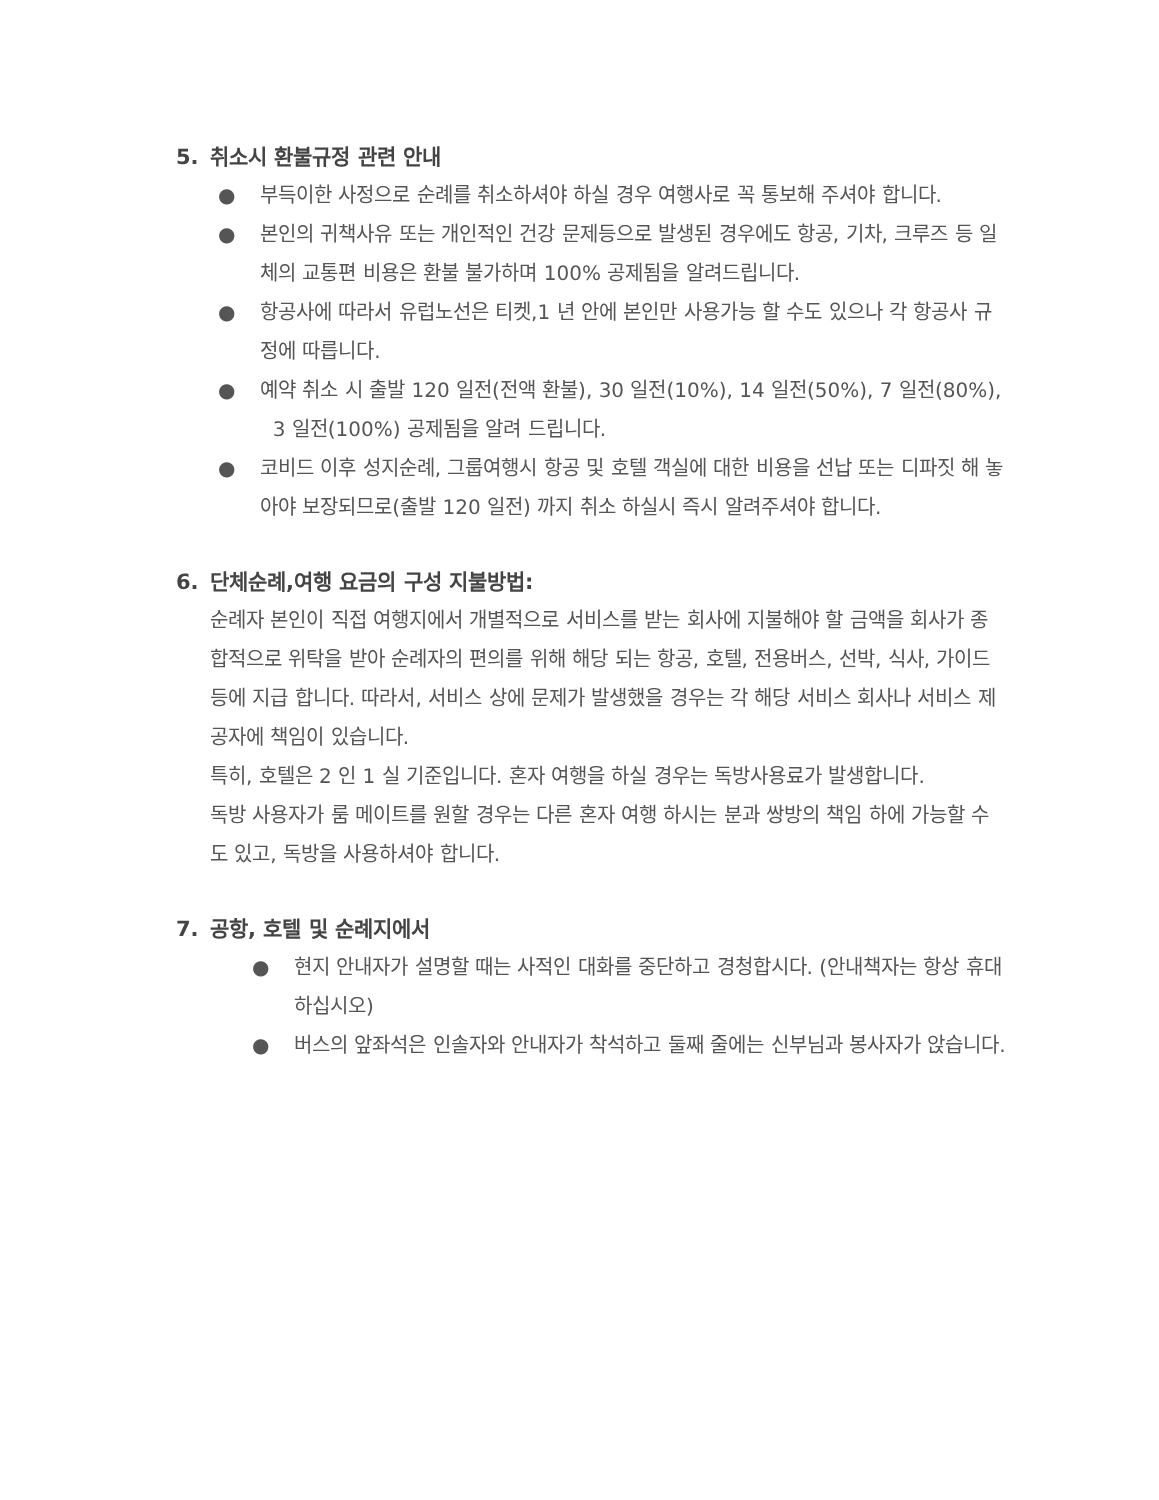5. 취소시 환불규정 관련 안내
● 부득이한 사정으로 순례를 취소하셔야 하실 경우 여행사로 꼭 통보해 주셔야 합니다.
● 본인의 귀책사유 또는 개인적인 건강 문제등으로 발생된 경우에도 항공, 기차, 크루즈 등 일체의 교통편 비용은 환불 불가하며 100% 공제됨을 알려드립니다.
● 항공사에 따라서 유럽노선은 티켓,1 년 안에 본인만 사용가능 할 수도 있으나 각 항공사 규정에 따릅니다.
● 예약 취소 시 출발 120 일전(전액 환불), 30 일전(10%), 14 일전(50%), 7 일전(80%), 3 일전(100%) 공제됨을 알려 드립니다.
● 코비드 이후 성지순례, 그룹여행시 항공 및 호텔 객실에 대한 비용을 선납 또는 디파짓 해 놓아야 보장되므로(출발 120 일전) 까지 취소 하실시 즉시 알려주셔야 합니다.
6. 단체순례,여행 요금의 구성 지불방법:
순례자 본인이 직접 여행지에서 개별적으로 서비스를 받는 회사에 지불해야 할 금액을 회사가 종합적으로 위탁을 받아 순례자의 편의를 위해 해당 되는 항공, 호텔, 전용버스, 선박, 식사, 가이드 등에 지급 합니다. 따라서, 서비스 상에 문제가 발생했을 경우는 각 해당 서비스 회사나 서비스 제공자에 책임이 있습니다.
특히, 호텔은 2 인 1 실 기준입니다. 혼자 여행을 하실 경우는 독방사용료가 발생합니다.
독방 사용자가 룸 메이트를 원할 경우는 다른 혼자 여행 하시는 분과 쌍방의 책임 하에 가능할 수도 있고, 독방을 사용하셔야 합니다.
7. 공항, 호텔 및 순례지에서
● 현지 안내자가 설명할 때는 사적인 대화를 중단하고 경청합시다. (안내책자는 항상 휴대하십시오)
● 버스의 앞좌석은 인솔자와 안내자가 착석하고 둘째 줄에는 신부님과 봉사자가 앉습니다.